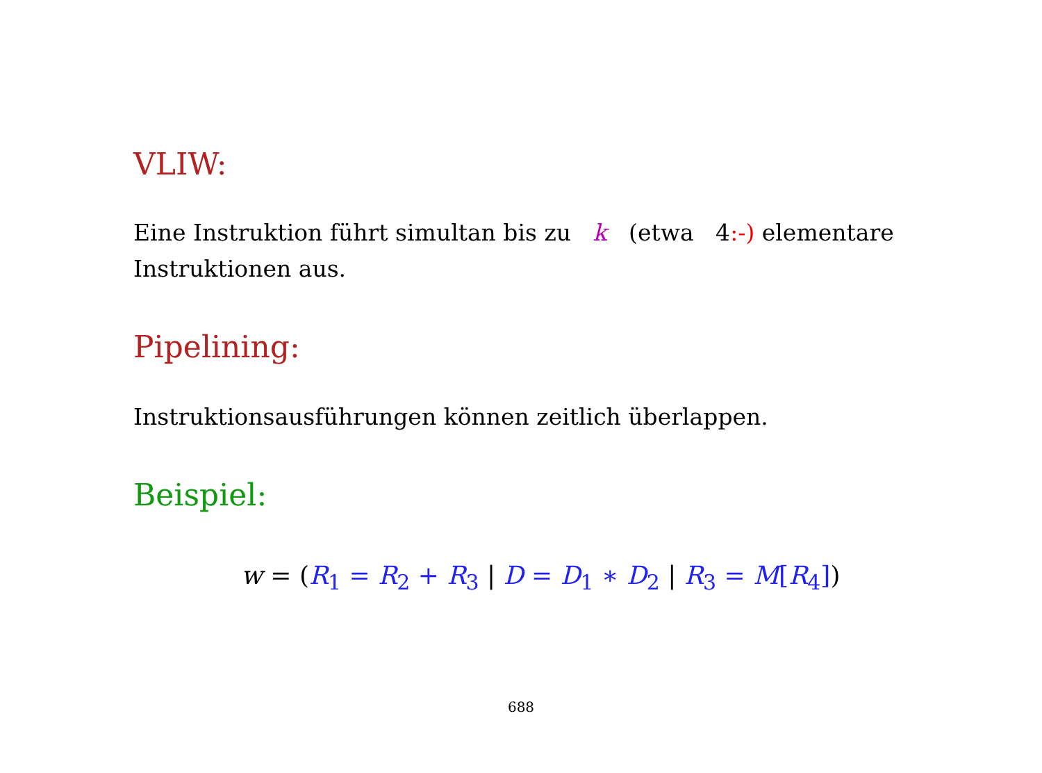VLIW:
Eine Instruktion führt simultan bis zu k (etwa 4:-) elementare Instruktionen aus.
Pipelining:
Instruktionsausführungen können zeitlich überlappen.
Beispiel:
w = (R<sub>1</sub> = R<sub>2</sub> + R<sub>3</sub> | D = D<sub>1</sub> ∗ D<sub>2</sub> | R<sub>3</sub> = M[R<sub>4</sub>])
688